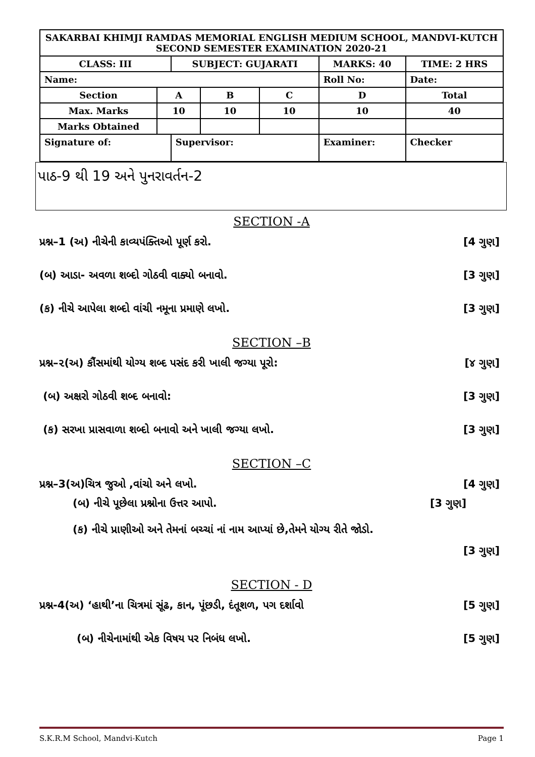| SAKARBAI KHIMJI RAMDAS MEMORIAL ENGLISH MEDIUM SCHOOL, MANDVI-KUTCH SECOND SEMESTER EXAMINATION 2020-21 | | | | | | |
| CLASS: III | | SUBJECT: GUJARATI | | | MARKS: 40 | TIME: 2 HRS |
| Name: | | | | | Roll No: | Date: |
| Section | A | | B | C | D | Total |
| Max. Marks | 10 | | 10 | 10 | 10 | 40 |
| Marks Obtained | | | | | | |
| Signature of: | | Supervisor: | | | Examiner: | Checker |
પાઠ-9 થી 19 અને પુનરાવર્તન-2
SECTION -A
પ્રશ્ન–1 (અ) નીચેની કાવ્યપંક્તિઓ પૂર્ણ કરો. [4 ગુણ]
(બ) આડા- અવળા શબ્દો ગોઠવી વાક્યો બનાવો. [3 ગુણ]
(ક) નીચે આપેલા શબ્દો વાંચી નમૂના પ્રમાણે લખો. [3 ગુણ]
SECTION –B
પ્રશ્ન–૨(અ) કૌંસમાંથી યોગ્ય શબ્દ પસંદ કરી ખાલી જગ્યા પૂરો: [૪ ગુણ]
(બ) અક્ષરો ગોઠવી શબ્દ બનાવો: [3 ગુણ]
(ક) સરખા પ્રાસવાળા શબ્દો બનાવો અને ખાલી જગ્યા લખો. [3 ગુણ]
SECTION –C
પ્રશ્ન–3(અ)ચિત્ર જુઓ ,વાંચો અને લખો. [4 ગુણ]
(બ) નીચે પૂછેલા પ્રશ્નોના ઉત્તર આપો. [3 ગુણ]
(ક) નીચે પ્રાણીઓ અને તેમનાં બચ્ચાં નાં નામ આપ્યાં છે,તેમને યોગ્ય રીતે જોડો.
[3 ગુણ]
SECTION - D
પ્રશ્ન-4(અ) ‘હાથી’ના ચિત્રમાં સૂંઢ, કાન, પૂંછડી, દંતૂશળ, પગ દર્શાવો [5 ગુણ]
(બ) નીચેનામાંથી એક વિષય પર નિબંધ લખો. [5 ગુણ]
S.K.R.M School, Mandvi-Kutch Page 1